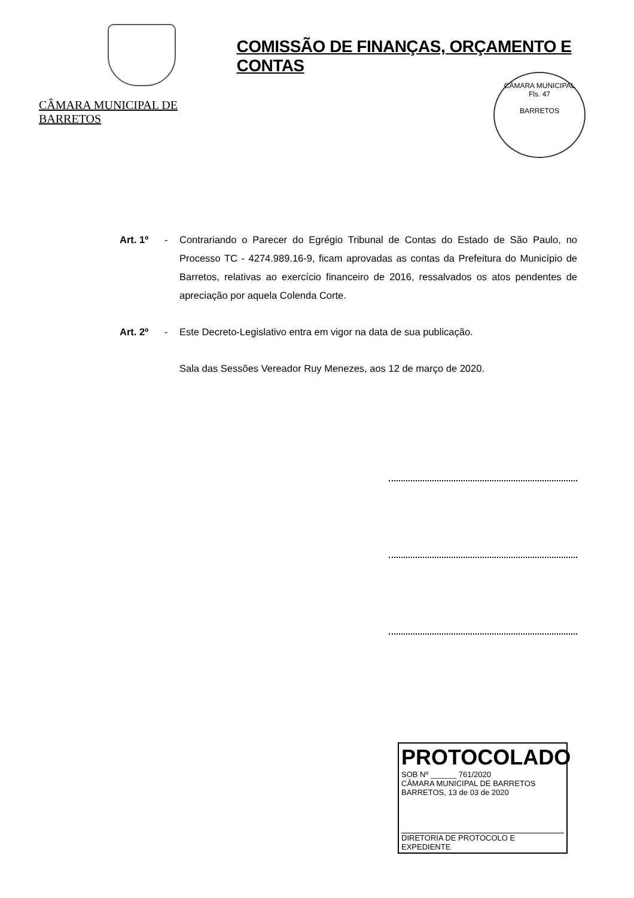CÂMARA MUNICIPAL DE BARRETOS
COMISSÃO DE FINANÇAS, ORÇAMENTO E CONTAS
CÂMARA MUNICIPAL
Fls. 47
BARRETOS
Art. 1º - Contrariando o Parecer do Egrégio Tribunal de Contas do Estado de São Paulo, no Processo TC - 4274.989.16-9, ficam aprovadas as contas da Prefeitura do Município de Barretos, relativas ao exercício financeiro de 2016, ressalvados os atos pendentes de apreciação por aquela Colenda Corte.
Art. 2º - Este Decreto-Legislativo entra em vigor na data de sua publicação.
Sala das Sessões Vereador Ruy Menezes, aos 12 de março de 2020.
PROTOCOLADO
SOB Nº ______ 761/2020
CÂMARA MUNICIPAL DE BARRETOS
BARRETOS, 13 de 03 de 2020
DIRETORIA DE PROTOCOLO E EXPEDIENTE